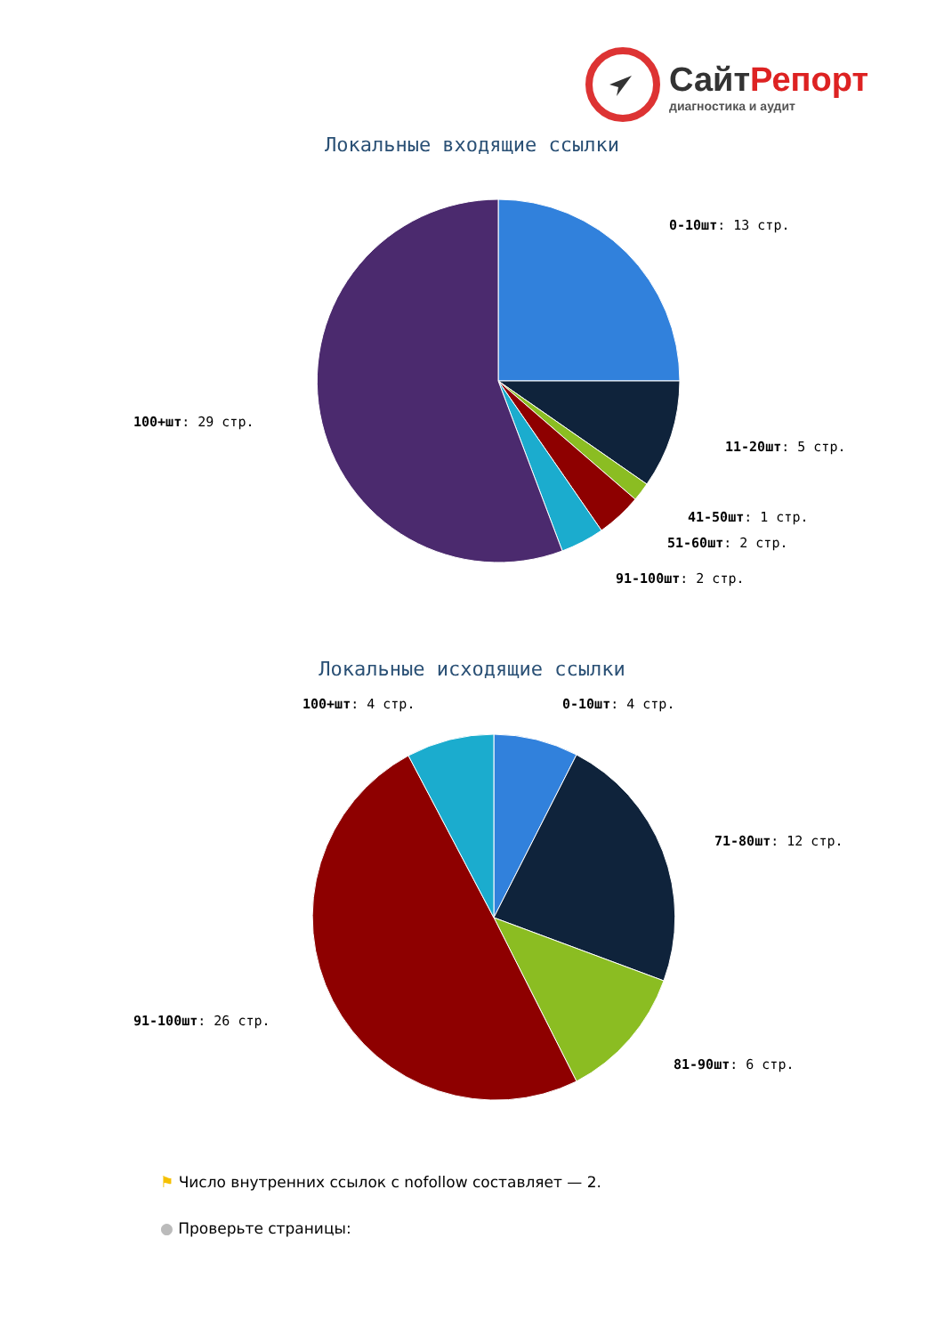СайтРепорт
диагностика и аудит
Локальные входящие ссылки
0-10шт: 13 стр.
11-20шт: 5 стр.
41-50шт: 1 стр.
51-60шт: 2 стр.
91-100шт: 2 стр.
100+шт: 29 стр.
Локальные исходящие ссылки
100+шт: 4 стр.
0-10шт: 4 стр.
71-80шт: 12 стр.
81-90шт: 6 стр.
91-100шт: 26 стр.
⚑ Число внутренних ссылок с nofollow составляет — 2.
● Проверьте страницы: